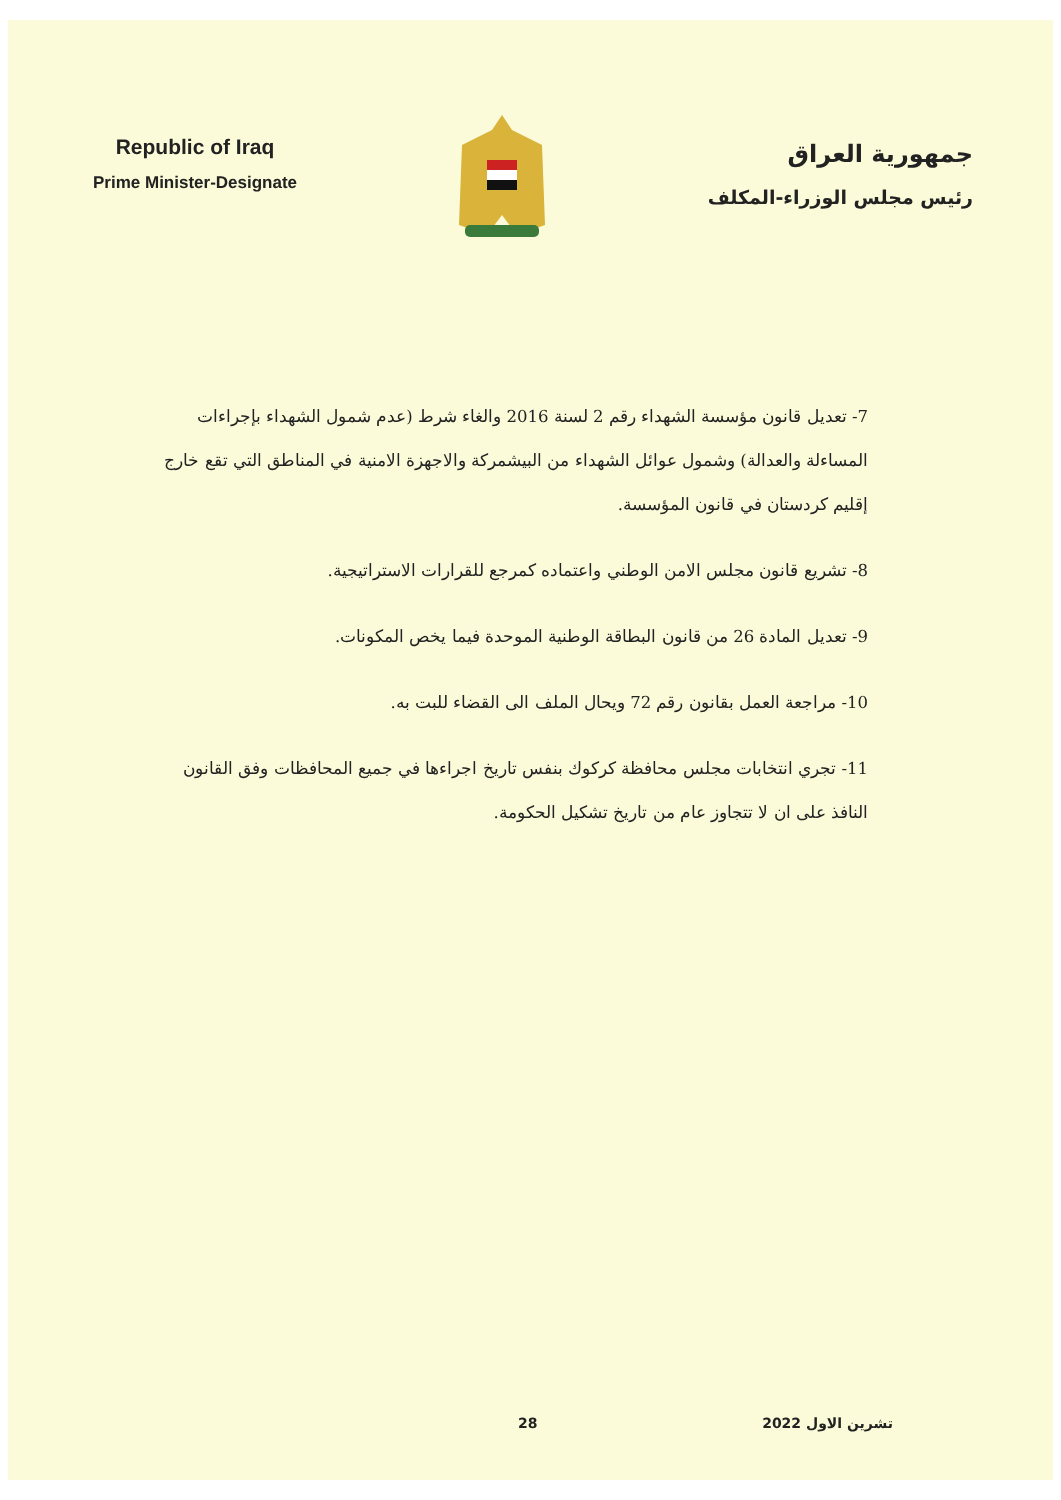Republic of Iraq
Prime Minister-Designate
جمهورية العراق
رئيس مجلس الوزراء-المكلف
7- تعديل قانون مؤسسة الشهداء رقم 2 لسنة 2016 والغاء شرط (عدم شمول الشهداء بإجراءات المساءلة والعدالة) وشمول عوائل الشهداء من البيشمركة والاجهزة الامنية في المناطق التي تقع خارج إقليم كردستان في قانون المؤسسة.
8- تشريع قانون مجلس الامن الوطني واعتماده كمرجع للقرارات الاستراتيجية.
9- تعديل المادة 26 من قانون البطاقة الوطنية الموحدة فيما يخص المكونات.
10- مراجعة العمل بقانون رقم 72 ويحال الملف الى القضاء للبت به.
11- تجري انتخابات مجلس محافظة كركوك بنفس تاريخ اجراءها في جميع المحافظات وفق القانون النافذ على ان لا تتجاوز عام من تاريخ تشكيل الحكومة.
28 تشرين الاول 2022